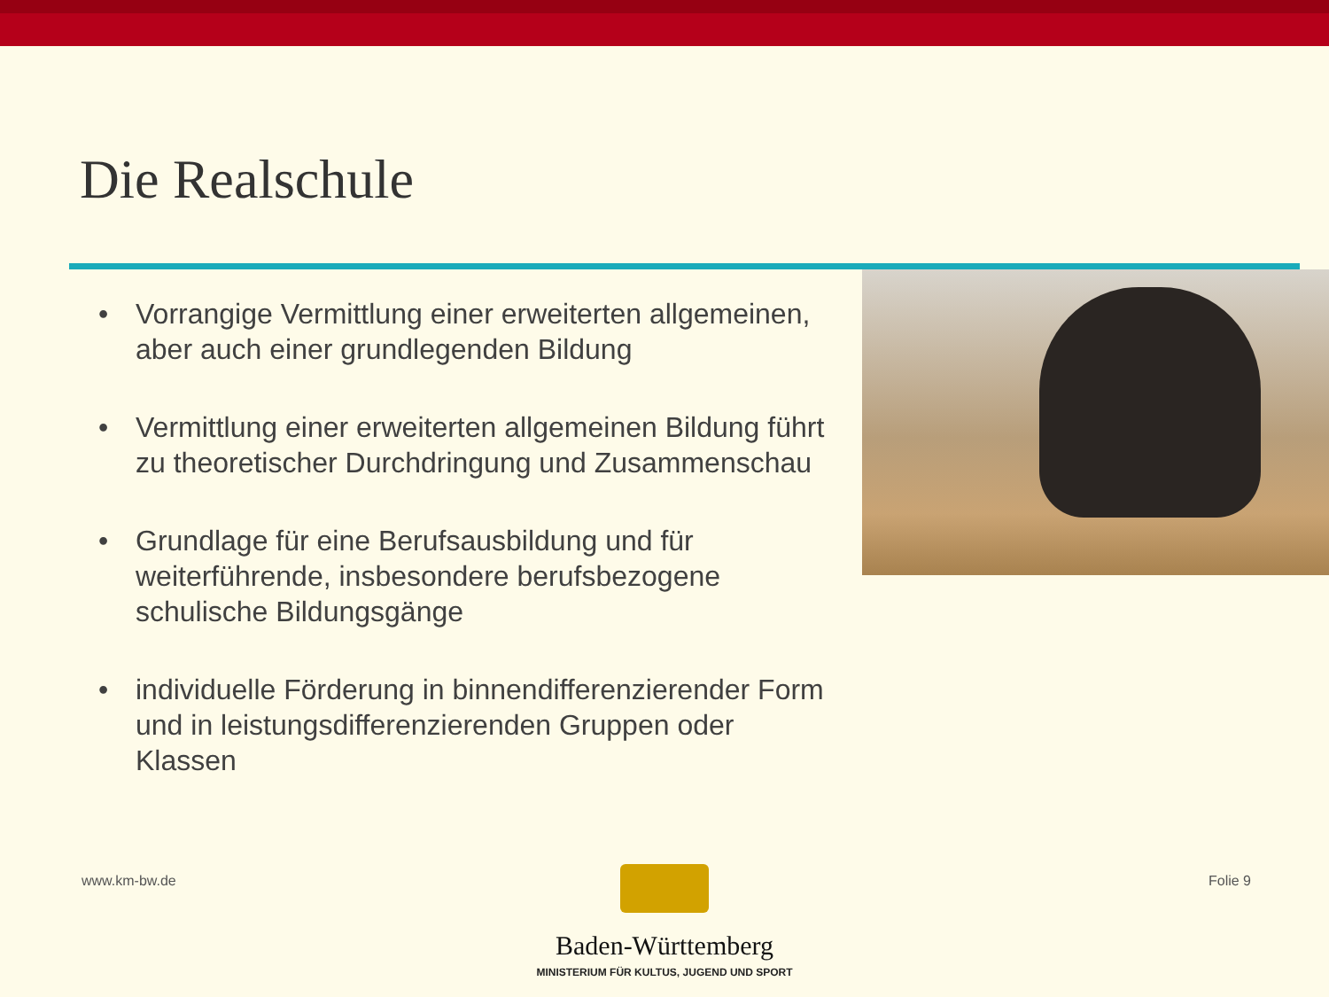Die Realschule
• Vorrangige Vermittlung einer erweiterten allgemeinen, aber auch einer grundlegenden Bildung
• Vermittlung einer erweiterten allgemeinen Bildung führt zu theoretischer Durchdringung und Zusammenschau
• Grundlage für eine Berufsausbildung und für weiterführende, insbesondere berufsbezogene schulische Bildungsgänge
• individuelle Förderung in binnendifferenzierender Form und in leistungsdifferenzierenden Gruppen oder Klassen
www.km-bw.de Folie 9
Baden-Württemberg
MINISTERIUM FÜR KULTUS, JUGEND UND SPORT